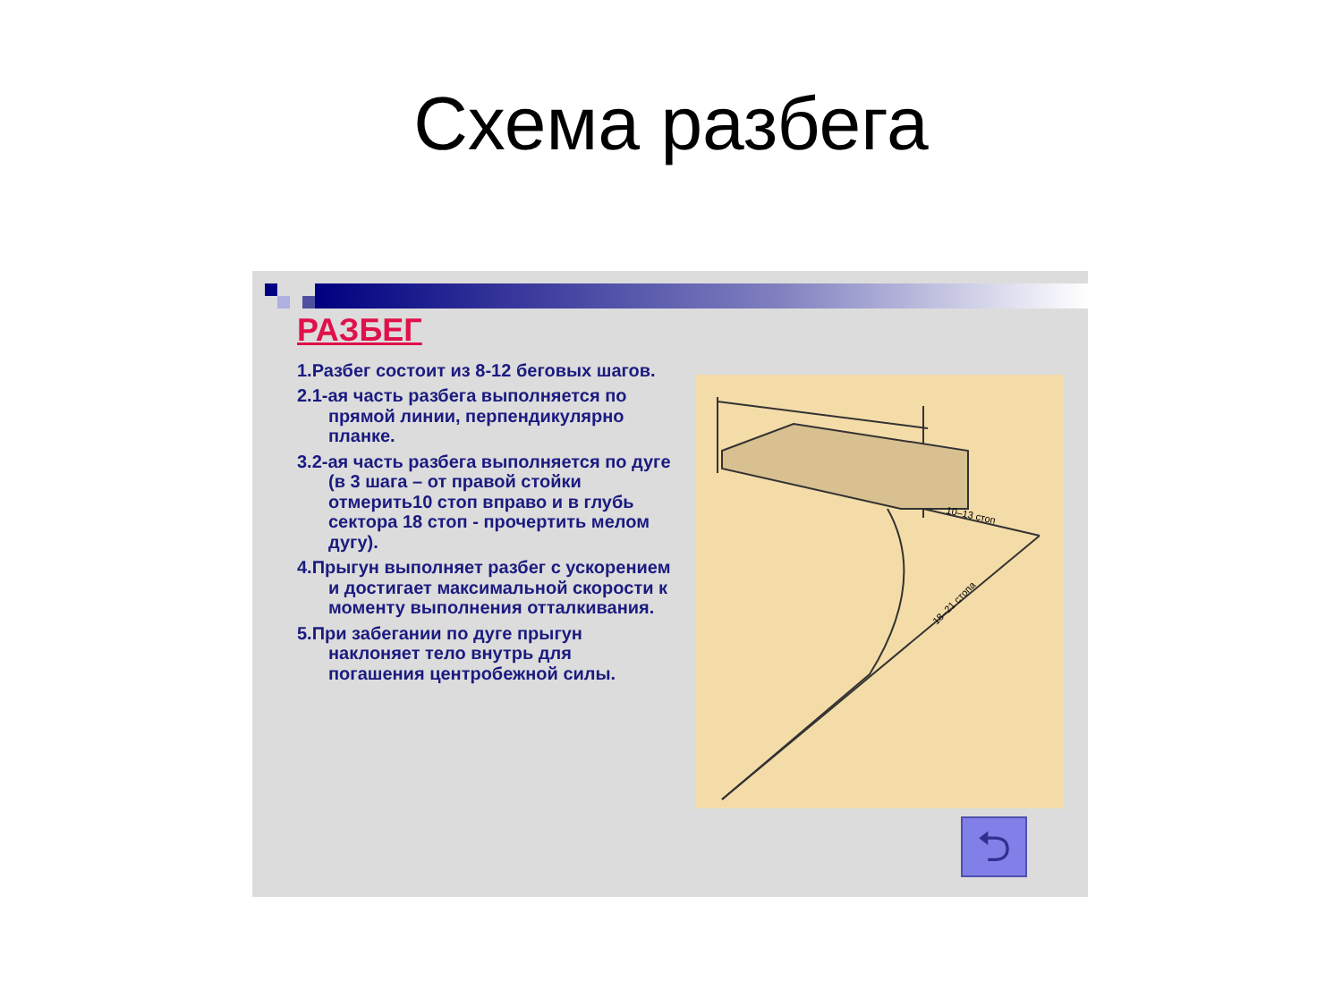Схема разбега
РАЗБЕГ
1.Разбег состоит из 8-12 беговых шагов.
2.1-ая часть разбега выполняется по прямой линии, перпендикулярно планке.
3.2-ая часть разбега выполняется по дуге (в 3 шага – от правой стойки отмерить10 стоп вправо и в глубь сектора 18 стоп - прочертить мелом дугу).
4.Прыгун выполняет разбег с ускорением и достигает максимальной скорости к моменту выполнения отталкивания.
5.При забегании по дуге прыгун наклоняет тело внутрь для погашения центробежной силы.
10–13 стоп
18–21 стопа
⮌